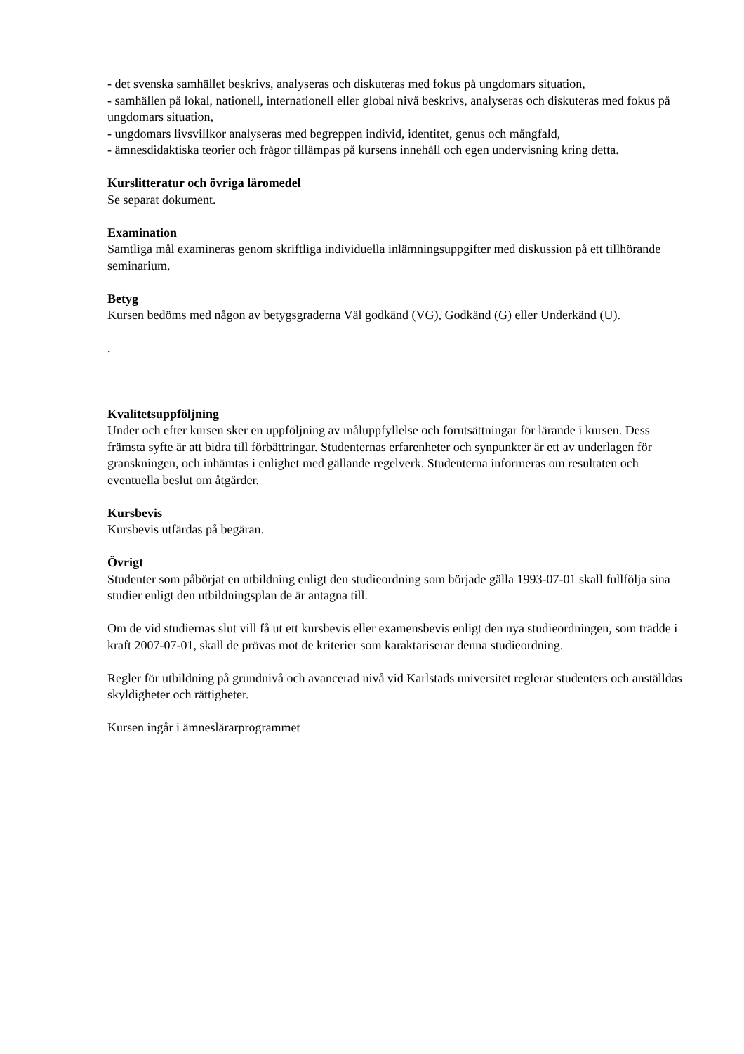- det svenska samhället beskrivs, analyseras och diskuteras med fokus på ungdomars situation,
- samhällen på lokal, nationell, internationell eller global nivå beskrivs, analyseras och diskuteras med fokus på ungdomars situation,
- ungdomars livsvillkor analyseras med begreppen individ, identitet, genus och mångfald,
- ämnesdidaktiska teorier och frågor tillämpas på kursens innehåll och egen undervisning kring detta.
Kurslitteratur och övriga läromedel
Se separat dokument.
Examination
Samtliga mål examineras genom skriftliga individuella inlämningsuppgifter med diskussion på ett tillhörande seminarium.
Betyg
Kursen bedöms med någon av betygsgraderna Väl godkänd (VG), Godkänd (G) eller Underkänd (U).
.
Kvalitetsuppföljning
Under och efter kursen sker en uppföljning av måluppfyllelse och förutsättningar för lärande i kursen. Dess främsta syfte är att bidra till förbättringar. Studenternas erfarenheter och synpunkter är ett av underlagen för granskningen, och inhämtas i enlighet med gällande regelverk. Studenterna informeras om resultaten och eventuella beslut om åtgärder.
Kursbevis
Kursbevis utfärdas på begäran.
Övrigt
Studenter som påbörjat en utbildning enligt den studieordning som började gälla 1993-07-01 skall fullfölja sina studier enligt den utbildningsplan de är antagna till.
Om de vid studiernas slut vill få ut ett kursbevis eller examensbevis enligt den nya studieordningen, som trädde i kraft 2007-07-01, skall de prövas mot de kriterier som karaktäriserar denna studieordning.
Regler för utbildning på grundnivå och avancerad nivå vid Karlstads universitet reglerar studenters och anställdas skyldigheter och rättigheter.
Kursen ingår i ämneslärarprogrammet